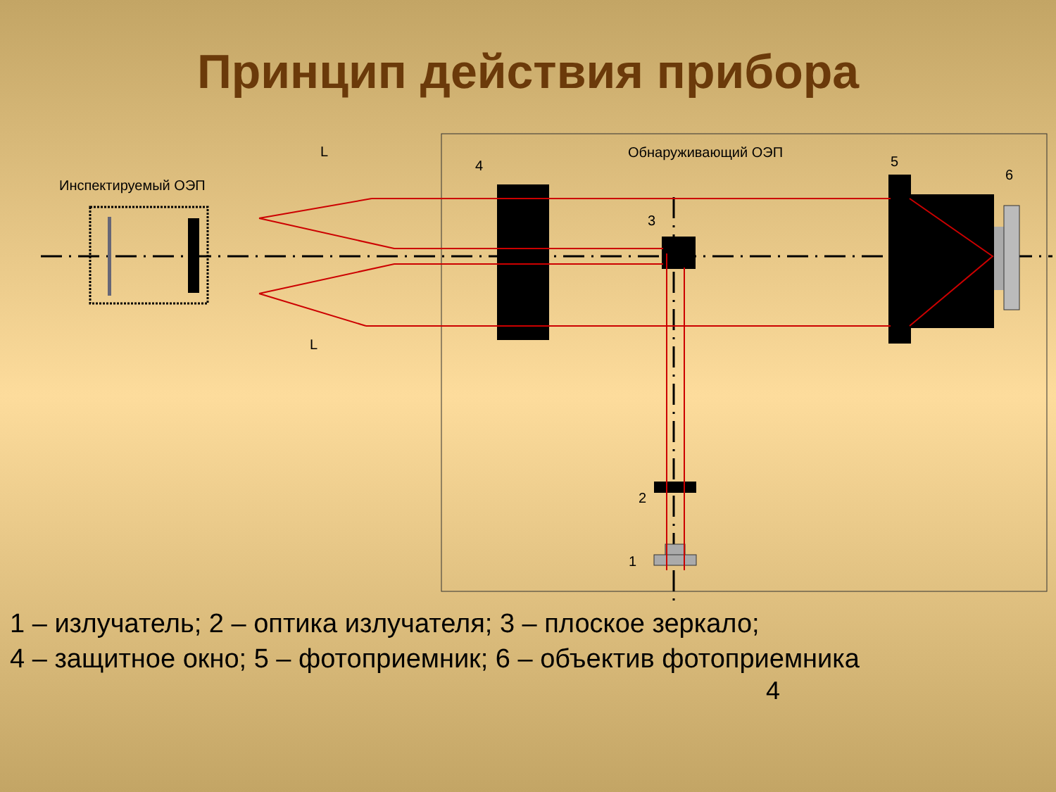Принцип действия прибора
L
L
Инспектируемый ОЭП
Обнаруживающий ОЭП
4
5
6
3
2
1
1 – излучатель; 2 – оптика излучателя; 3 – плоское зеркало;
4 – защитное окно; 5 – фотоприемник; 6 – объектив фотоприемника
4